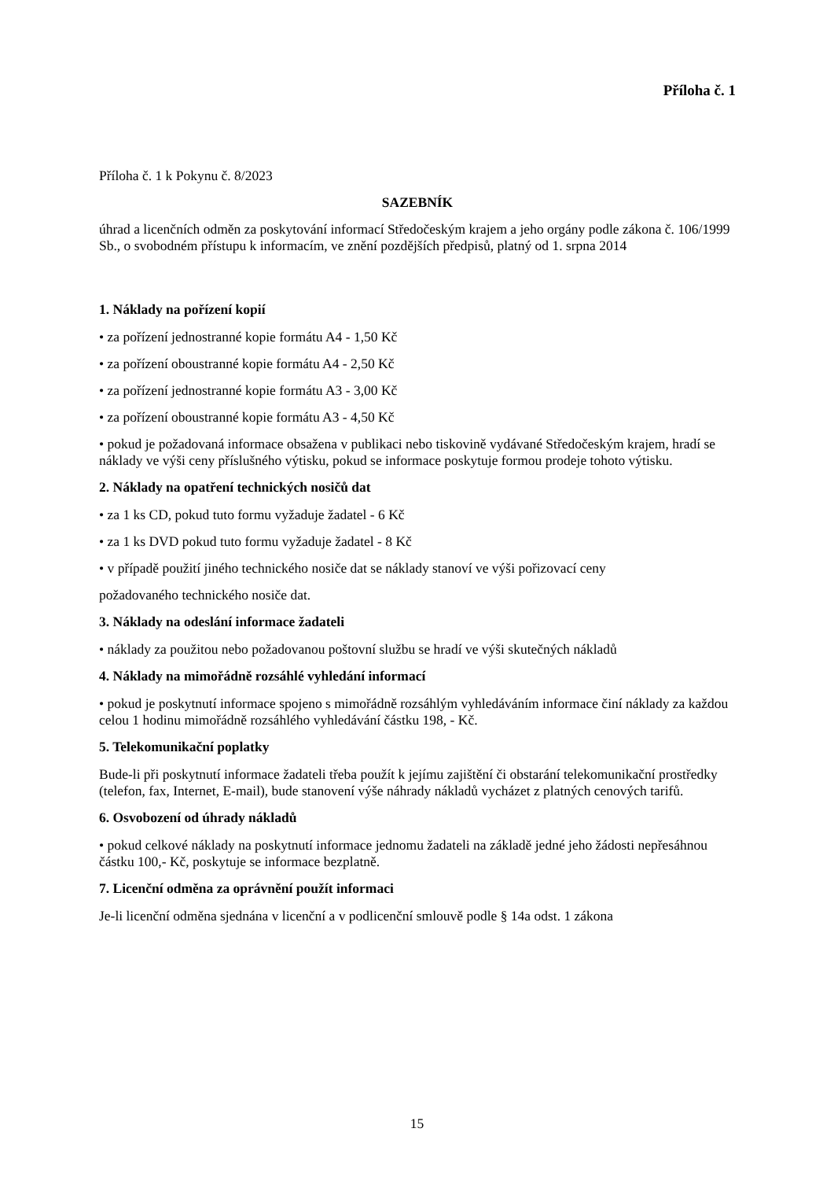Příloha č. 1
Příloha č. 1 k Pokynu č. 8/2023
SAZEBNÍK
úhrad a licenčních odměn za poskytování informací Středočeským krajem a jeho orgány podle zákona č. 106/1999 Sb., o svobodném přístupu k informacím, ve znění pozdějších předpisů, platný od 1. srpna 2014
1. Náklady na pořízení kopií
• za pořízení jednostranné kopie formátu A4 - 1,50 Kč
• za pořízení oboustranné kopie formátu A4 - 2,50 Kč
• za pořízení jednostranné kopie formátu A3 - 3,00 Kč
• za pořízení oboustranné kopie formátu A3 - 4,50 Kč
• pokud je požadovaná informace obsažena v publikaci nebo tiskovině vydávané Středočeským krajem, hradí se náklady ve výši ceny příslušného výtisku, pokud se informace poskytuje formou prodeje tohoto výtisku.
2. Náklady na opatření technických nosičů dat
• za 1 ks CD, pokud tuto formu vyžaduje žadatel - 6 Kč
• za 1 ks DVD pokud tuto formu vyžaduje žadatel - 8 Kč
• v případě použití jiného technického nosiče dat se náklady stanoví ve výši pořizovací ceny
požadovaného technického nosiče dat.
3. Náklady na odeslání informace žadateli
• náklady za použitou nebo požadovanou poštovní službu se hradí ve výši skutečných nákladů
4. Náklady na mimořádně rozsáhlé vyhledání informací
• pokud je poskytnutí informace spojeno s mimořádně rozsáhlým vyhledáváním informace činí náklady za každou celou 1 hodinu mimořádně rozsáhlého vyhledávání částku 198, - Kč.
5. Telekomunikační poplatky
Bude-li při poskytnutí informace žadateli třeba použít k jejímu zajištění či obstarání telekomunikační prostředky (telefon, fax, Internet, E-mail), bude stanovení výše náhrady nákladů vycházet z platných cenových tarifů.
6. Osvobození od úhrady nákladů
• pokud celkové náklady na poskytnutí informace jednomu žadateli na základě jedné jeho žádosti nepřesáhnou částku 100,- Kč, poskytuje se informace bezplatně.
7. Licenční odměna za oprávnění použít informaci
Je-li licenční odměna sjednána v licenční a v podlicenční smlouvě podle § 14a odst. 1 zákona
15